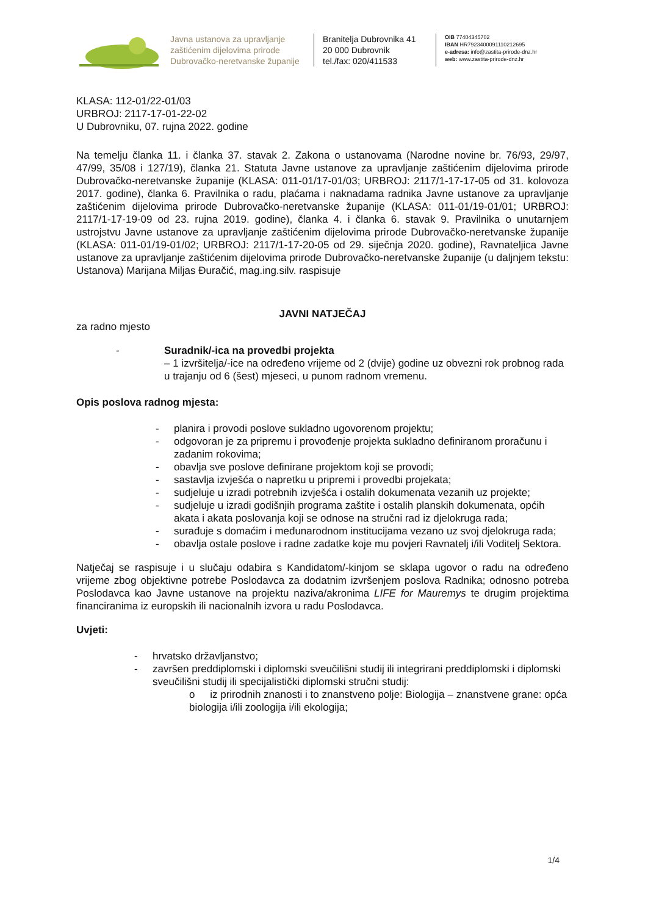Javna ustanova za upravljanje zaštićenim dijelovima prirode Dubrovačko-neretvanske županije
Branitelja Dubrovnika 41
20 000 Dubrovnik
tel./fax: 020/411533
OIB 77404345702
IBAN HR7923400091110212695
e-adresa: info@zastita-prirode-dnz.hr
web: www.zastita-prirode-dnz.hr
KLASA: 112-01/22-01/03
URBROJ: 2117-17-01-22-02
U Dubrovniku, 07. rujna 2022. godine
Na temelju članka 11. i članka 37. stavak 2. Zakona o ustanovama (Narodne novine br. 76/93, 29/97, 47/99, 35/08 i 127/19), članka 21. Statuta Javne ustanove za upravljanje zaštićenim dijelovima prirode Dubrovačko-neretvanske županije (KLASA: 011-01/17-01/03; URBROJ: 2117/1-17-17-05 od 31. kolovoza 2017. godine), članka 6. Pravilnika o radu, plaćama i naknadama radnika Javne ustanove za upravljanje zaštićenim dijelovima prirode Dubrovačko-neretvanske županije (KLASA: 011-01/19-01/01; URBROJ: 2117/1-17-19-09 od 23. rujna 2019. godine), članka 4. i članka 6. stavak 9. Pravilnika o unutarnjem ustrojstvu Javne ustanove za upravljanje zaštićenim dijelovima prirode Dubrovačko-neretvanske županije (KLASA: 011-01/19-01/02; URBROJ: 2117/1-17-20-05 od 29. siječnja 2020. godine), Ravnateljica Javne ustanove za upravljanje zaštićenim dijelovima prirode Dubrovačko-neretvanske županije (u daljnjem tekstu: Ustanova) Marijana Miljas Đuračić, mag.ing.silv. raspisuje
JAVNI NATJEČAJ
za radno mjesto
- Suradnik/-ica na provedbi projekta
– 1 izvršitelja/-ice na određeno vrijeme od 2 (dvije) godine uz obvezni rok probnog rada u trajanju od 6 (šest) mjeseci, u punom radnom vremenu.
Opis poslova radnog mjesta:
- planira i provodi poslove sukladno ugovorenom projektu;
- odgovoran je za pripremu i provođenje projekta sukladno definiranom proračunu i zadanim rokovima;
- obavlja sve poslove definirane projektom koji se provodi;
- sastavlja izvješća o napretku u pripremi i provedbi projekata;
- sudjeluje u izradi potrebnih izvješća i ostalih dokumenata vezanih uz projekte;
- sudjeluje u izradi godišnjih programa zaštite i ostalih planskih dokumenata, općih akata i akata poslovanja koji se odnose na stručni rad iz djelokruga rada;
- surađuje s domaćim i međunarodnom institucijama vezano uz svoj djelokruga rada;
- obavlja ostale poslove i radne zadatke koje mu povjeri Ravnatelj i/ili Voditelj Sektora.
Natječaj se raspisuje i u slučaju odabira s Kandidatom/-kinjom se sklapa ugovor o radu na određeno vrijeme zbog objektivne potrebe Poslodavca za dodatnim izvršenjem poslova Radnika; odnosno potreba Poslodavca kao Javne ustanove na projektu naziva/akronima LIFE for Mauremys te drugim projektima financiranima iz europskih ili nacionalnih izvora u radu Poslodavca.
Uvjeti:
- hrvatsko državljanstvo;
- završen preddiplomski i diplomski sveučilišni studij ili integrirani preddiplomski i diplomski sveučilišni studij ili specijalistički diplomski stručni studij:
o iz prirodnih znanosti i to znanstveno polje: Biologija – znanstvene grane: opća biologija i/ili zoologija i/ili ekologija;
1/4